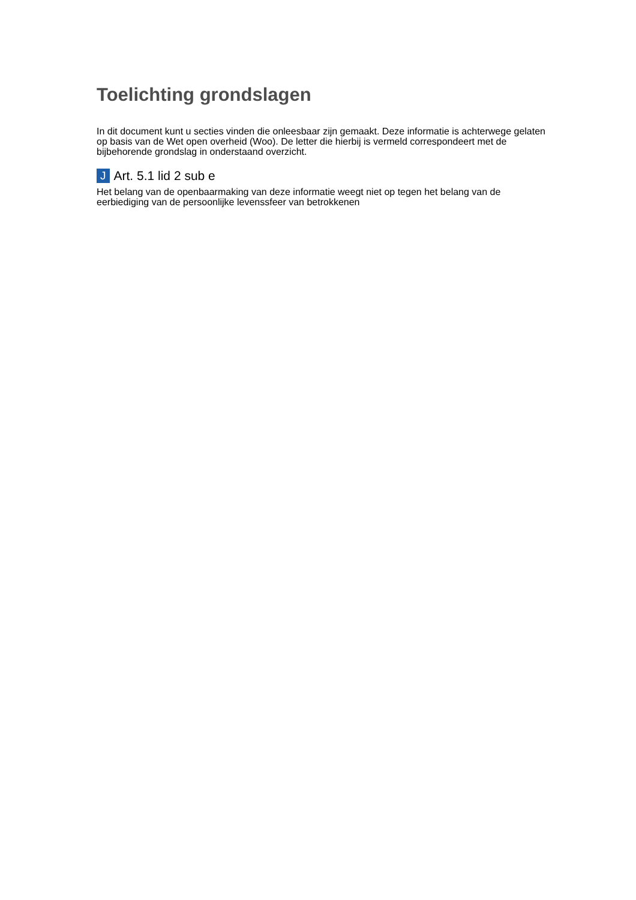Toelichting grondslagen
In dit document kunt u secties vinden die onleesbaar zijn gemaakt. Deze informatie is achterwege gelaten op basis van de Wet open overheid (Woo). De letter die hierbij is vermeld correspondeert met de bijbehorende grondslag in onderstaand overzicht.
J Art. 5.1 lid 2 sub e
Het belang van de openbaarmaking van deze informatie weegt niet op tegen het belang van de eerbiediging van de persoonlijke levenssfeer van betrokkenen